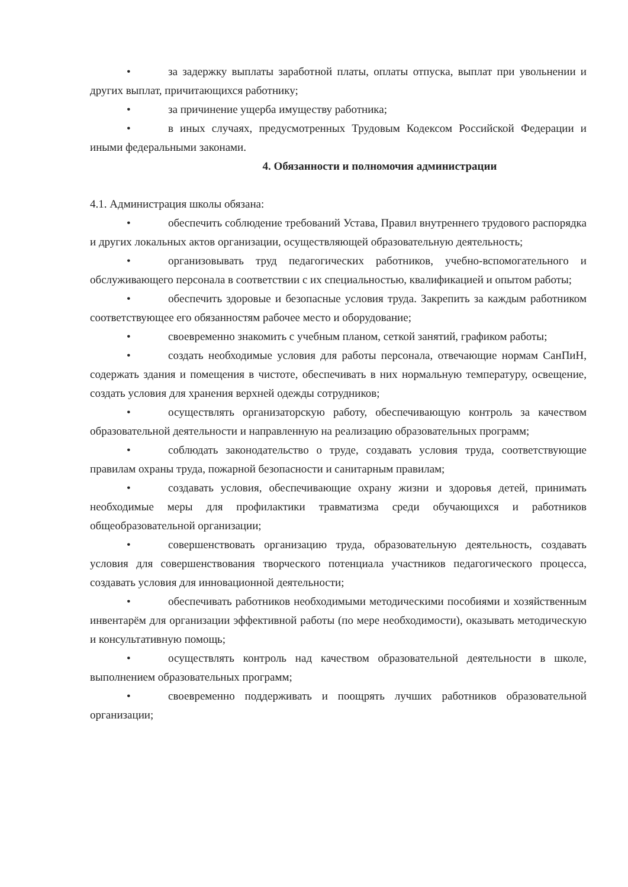• за задержку выплаты заработной платы, оплаты отпуска, выплат при увольнении и других выплат, причитающихся работнику;
• за причинение ущерба имуществу работника;
• в иных случаях, предусмотренных Трудовым Кодексом Российской Федерации и иными федеральными законами.
4. Обязанности и полномочия администрации
4.1. Администрация школы обязана:
• обеспечить соблюдение требований Устава, Правил внутреннего трудового распорядка и других локальных актов организации, осуществляющей образовательную деятельность;
• организовывать труд педагогических работников, учебно-вспомогательного и обслуживающего персонала в соответствии с их специальностью, квалификацией и опытом работы;
• обеспечить здоровые и безопасные условия труда. Закрепить за каждым работником соответствующее его обязанностям рабочее место и оборудование;
• своевременно знакомить с учебным планом, сеткой занятий, графиком работы;
• создать необходимые условия для работы персонала, отвечающие нормам СанПиН, содержать здания и помещения в чистоте, обеспечивать в них нормальную температуру, освещение, создать условия для хранения верхней одежды сотрудников;
• осуществлять организаторскую работу, обеспечивающую контроль за качеством образовательной деятельности и направленную на реализацию образовательных программ;
• соблюдать законодательство о труде, создавать условия труда, соответствующие правилам охраны труда, пожарной безопасности и санитарным правилам;
• создавать условия, обеспечивающие охрану жизни и здоровья детей, принимать необходимые меры для профилактики травматизма среди обучающихся и работников общеобразовательной организации;
• совершенствовать организацию труда, образовательную деятельность, создавать условия для совершенствования творческого потенциала участников педагогического процесса, создавать условия для инновационной деятельности;
• обеспечивать работников необходимыми методическими пособиями и хозяйственным инвентарём для организации эффективной работы (по мере необходимости), оказывать методическую и консультативную помощь;
• осуществлять контроль над качеством образовательной деятельности в школе, выполнением образовательных программ;
• своевременно поддерживать и поощрять лучших работников образовательной организации;